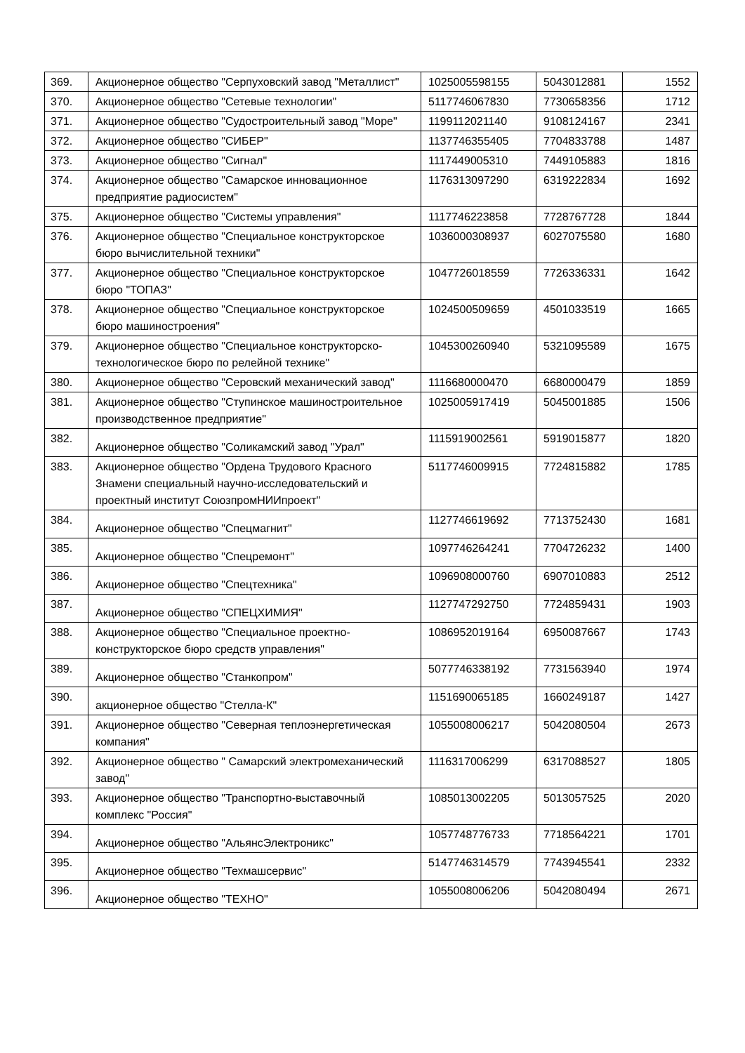| 369. | Акционерное общество "Серпуховский завод "Металлист" | 1025005598155 | 5043012881 | 1552 |
| 370. | Акционерное общество "Сетевые технологии" | 5117746067830 | 7730658356 | 1712 |
| 371. | Акционерное общество "Судостроительный завод "Море" | 1199112021140 | 9108124167 | 2341 |
| 372. | Акционерное общество "СИБЕР" | 1137746355405 | 7704833788 | 1487 |
| 373. | Акционерное общество "Сигнал" | 1117449005310 | 7449105883 | 1816 |
| 374. | Акционерное общество "Самарское инновационное предприятие радиосистем" | 1176313097290 | 6319222834 | 1692 |
| 375. | Акционерное общество "Системы управления" | 1117746223858 | 7728767728 | 1844 |
| 376. | Акционерное общество "Специальное конструкторское бюро вычислительной техники" | 1036000308937 | 6027075580 | 1680 |
| 377. | Акционерное общество "Специальное конструкторское бюро "ТОПАЗ" | 1047726018559 | 7726336331 | 1642 |
| 378. | Акционерное общество "Специальное конструкторское бюро машиностроения" | 1024500509659 | 4501033519 | 1665 |
| 379. | Акционерное общество "Специальное конструкторско-технологическое бюро по релейной технике" | 1045300260940 | 5321095589 | 1675 |
| 380. | Акционерное общество "Серовский механический завод" | 1116680000470 | 6680000479 | 1859 |
| 381. | Акционерное общество "Ступинское машиностроительное производственное предприятие" | 1025005917419 | 5045001885 | 1506 |
| 382. | Акционерное общество "Соликамский завод "Урал" | 1115919002561 | 5919015877 | 1820 |
| 383. | Акционерное общество "Ордена Трудового Красного Знамени специальный научно-исследовательский и проектный институт СоюзпромНИИпроект" | 5117746009915 | 7724815882 | 1785 |
| 384. | Акционерное общество "Спецмагнит" | 1127746619692 | 7713752430 | 1681 |
| 385. | Акционерное общество "Спецремонт" | 1097746264241 | 7704726232 | 1400 |
| 386. | Акционерное общество "Спецтехника" | 1096908000760 | 6907010883 | 2512 |
| 387. | Акционерное общество "СПЕЦХИМИЯ" | 1127747292750 | 7724859431 | 1903 |
| 388. | Акционерное общество "Специальное проектно-конструкторское бюро средств управления" | 1086952019164 | 6950087667 | 1743 |
| 389. | Акционерное общество "Станкопром" | 5077746338192 | 7731563940 | 1974 |
| 390. | акционерное общество "Стелла-К" | 1151690065185 | 1660249187 | 1427 |
| 391. | Акционерное общество "Северная теплоэнергетическая компания" | 1055008006217 | 5042080504 | 2673 |
| 392. | Акционерное общество " Самарский электромеханический завод" | 1116317006299 | 6317088527 | 1805 |
| 393. | Акционерное общество "Транспортно-выставочный комплекс "Россия" | 1085013002205 | 5013057525 | 2020 |
| 394. | Акционерное общество "АльянсЭлектроникс" | 1057748776733 | 7718564221 | 1701 |
| 395. | Акционерное общество "Техмашсервис" | 5147746314579 | 7743945541 | 2332 |
| 396. | Акционерное общество "ТЕХНО" | 1055008006206 | 5042080494 | 2671 |